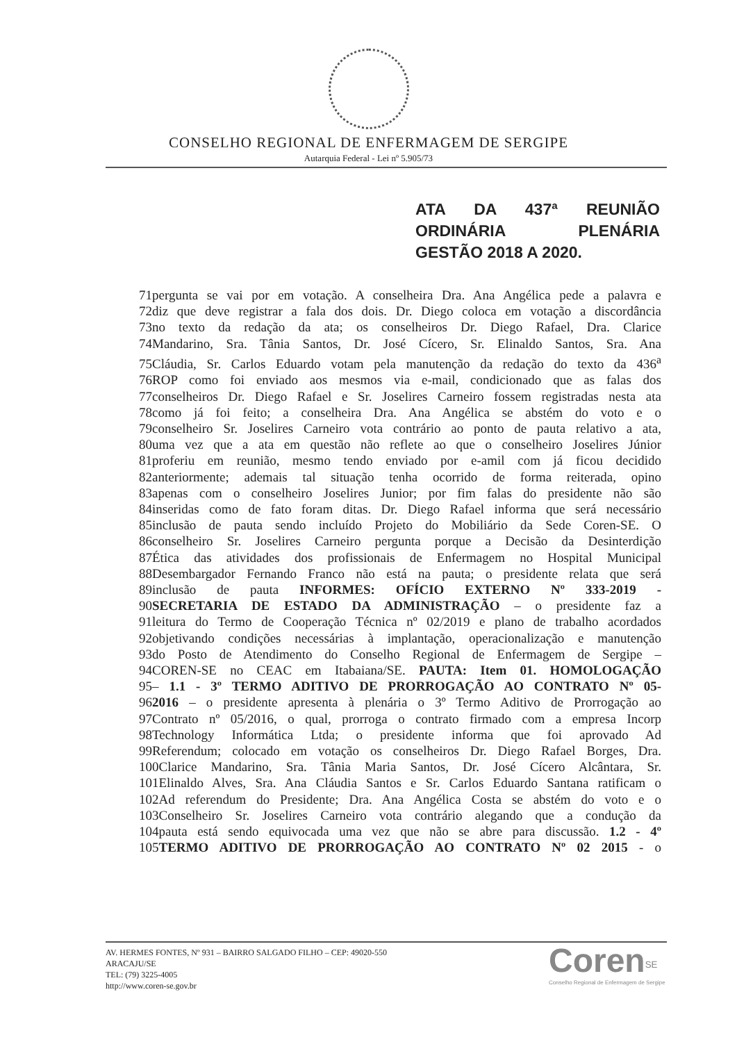CONSELHO REGIONAL DE ENFERMAGEM DE SERGIPE
Autarquia Federal - Lei nº 5.905/73
ATA DA 437ª REUNIÃO ORDINÁRIA PLENÁRIA GESTÃO 2018 A 2020.
71pergunta se vai por em votação. A conselheira Dra. Ana Angélica pede a palavra e
72diz que deve registrar a fala dos dois. Dr. Diego coloca em votação a discordância
73no texto da redação da ata; os conselheiros Dr. Diego Rafael, Dra. Clarice
74Mandarino, Sra. Tânia Santos, Dr. José Cícero, Sr. Elinaldo Santos, Sra. Ana
75Cláudia, Sr. Carlos Eduardo votam pela manutenção da redação do texto da 436<sup>a</sup>
76ROP como foi enviado aos mesmos via e-mail, condicionado que as falas dos
77conselheiros Dr. Diego Rafael e Sr. Joselires Carneiro fossem registradas nesta ata
78como já foi feito; a conselheira Dra. Ana Angélica se abstém do voto e o
79conselheiro Sr. Joselires Carneiro vota contrário ao ponto de pauta relativo a ata,
80uma vez que a ata em questão não reflete ao que o conselheiro Joselires Júnior
81proferiu em reunião, mesmo tendo enviado por e-amil com já ficou decidido
82anteriormente; ademais tal situação tenha ocorrido de forma reiterada, opino
83apenas com o conselheiro Joselires Junior; por fim falas do presidente não são
84inseridas como de fato foram ditas. Dr. Diego Rafael informa que será necessário
85inclusão de pauta sendo incluído Projeto do Mobiliário da Sede Coren-SE. O
86conselheiro Sr. Joselires Carneiro pergunta porque a Decisão da Desinterdição
87Ética das atividades dos profissionais de Enfermagem no Hospital Municipal
88Desembargador Fernando Franco não está na pauta; o presidente relata que será
89inclusão de pauta INFORMES: OFÍCIO EXTERNO Nº 333-2019 -
90SECRETARIA DE ESTADO DA ADMINISTRAÇÃO – o presidente faz a
91leitura do Termo de Cooperação Técnica nº 02/2019 e plano de trabalho acordados
92objetivando condições necessárias à implantação, operacionalização e manutenção
93do Posto de Atendimento do Conselho Regional de Enfermagem de Sergipe –
94COREN-SE no CEAC em Itabaiana/SE. PAUTA: Item 01. HOMOLOGAÇÃO
95– 1.1 - 3º TERMO ADITIVO DE PRORROGAÇÃO AO CONTRATO Nº 05-
962016 – o presidente apresenta à plenária o 3º Termo Aditivo de Prorrogação ao
97Contrato nº 05/2016, o qual, prorroga o contrato firmado com a empresa Incorp
98Technology Informática Ltda; o presidente informa que foi aprovado Ad
99Referendum; colocado em votação os conselheiros Dr. Diego Rafael Borges, Dra.
100Clarice Mandarino, Sra. Tânia Maria Santos, Dr. José Cícero Alcântara, Sr.
101Elinaldo Alves, Sra. Ana Cláudia Santos e Sr. Carlos Eduardo Santana ratificam o
102Ad referendum do Presidente; Dra. Ana Angélica Costa se abstém do voto e o
103Conselheiro Sr. Joselires Carneiro vota contrário alegando que a condução da
104pauta está sendo equivocada uma vez que não se abre para discussão. 1.2 - 4º
105TERMO ADITIVO DE PRORROGAÇÃO AO CONTRATO Nº 02 2015 - o
AV. HERMES FONTES, Nº 931 – BAIRRO SALGADO FILHO – CEP: 49020-550
ARACAJU/SE
TEL: (79) 3225-4005
http://www.coren-se.gov.br
Coren<sup>SE</sup>
Conselho Regional de Enfermagem de Sergipe